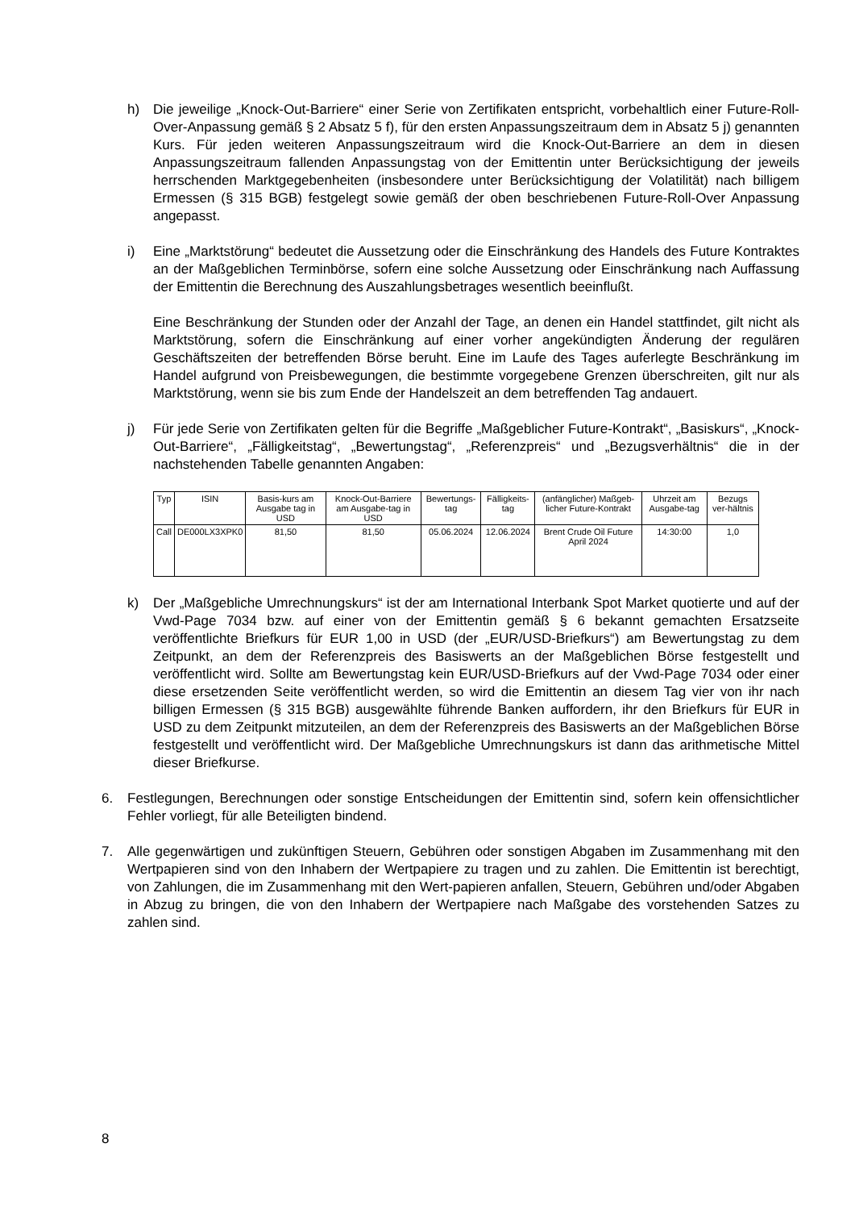h) Die jeweilige „Knock-Out-Barriere“ einer Serie von Zertifikaten entspricht, vorbehaltlich einer Future-Roll-Over-Anpassung gemäß § 2 Absatz 5 f), für den ersten Anpassungszeitraum dem in Absatz 5 j) genannten Kurs. Für jeden weiteren Anpassungszeitraum wird die Knock-Out-Barriere an dem in diesen Anpassungszeitraum fallenden Anpassungstag von der Emittentin unter Berücksichtigung der jeweils herrschenden Marktgegebenheiten (insbesondere unter Berücksichtigung der Volatilität) nach billigem Ermessen (§ 315 BGB) festgelegt sowie gemäß der oben beschriebenen Future-Roll-Over Anpassung angepasst.
i) Eine „Marktstörung“ bedeutet die Aussetzung oder die Einschränkung des Handels des Future Kontraktes an der Maßgeblichen Terminbörse, sofern eine solche Aussetzung oder Einschränkung nach Auffassung der Emittentin die Berechnung des Auszahlungsbetrages wesentlich beeinflußt.
Eine Beschränkung der Stunden oder der Anzahl der Tage, an denen ein Handel stattfindet, gilt nicht als Marktstörung, sofern die Einschränkung auf einer vorher angekündigten Änderung der regulären Geschäftszeiten der betreffenden Börse beruht. Eine im Laufe des Tages auferlegte Beschränkung im Handel aufgrund von Preisbewegungen, die bestimmte vorgegebene Grenzen überschreiten, gilt nur als Marktstörung, wenn sie bis zum Ende der Handelszeit an dem betreffenden Tag andauert.
j) Für jede Serie von Zertifikaten gelten für die Begriffe „Maßgeblicher Future-Kontrakt“, „Basiskurs“, „Knock-Out-Barriere“, „Fälligkeitstag“, „Bewertungstag“, „Referenzpreis“ und „Bezugsverhältnis“ die in der nachstehenden Tabelle genannten Angaben:
| Typ | ISIN | Basis-kurs am Ausgabe tag in USD | Knock-Out-Barriere am Ausgabe-tag in USD | Bewertungs-tag | Fälligkeits-tag | (anfänglicher) Maßgeb-licher Future-Kontrakt | Uhrzeit am Ausgabe-tag | Bezugs ver-hältnis |
| --- | --- | --- | --- | --- | --- | --- | --- | --- |
| Call | DE000LX3XPK0 | 81,50 | 81,50 | 05.06.2024 | 12.06.2024 | Brent Crude Oil Future April 2024 | 14:30:00 | 1,0 |
k) Der „Maßgebliche Umrechnungskurs“ ist der am International Interbank Spot Market quotierte und auf der Vwd-Page 7034 bzw. auf einer von der Emittentin gemäß § 6 bekannt gemachten Ersatzseite veröffentlichte Briefkurs für EUR 1,00 in USD (der „EUR/USD-Briefkurs“) am Bewertungstag zu dem Zeitpunkt, an dem der Referenzpreis des Basiswerts an der Maßgeblichen Börse festgestellt und veröffentlicht wird. Sollte am Bewertungstag kein EUR/USD-Briefkurs auf der Vwd-Page 7034 oder einer diese ersetzenden Seite veröffentlicht werden, so wird die Emittentin an diesem Tag vier von ihr nach billigen Ermessen (§ 315 BGB) ausgewählte führende Banken auffordern, ihr den Briefkurs für EUR in USD zu dem Zeitpunkt mitzuteilen, an dem der Referenzpreis des Basiswerts an der Maßgeblichen Börse festgestellt und veröffentlicht wird. Der Maßgebliche Umrechnungskurs ist dann das arithmetische Mittel dieser Briefkurse.
6. Festlegungen, Berechnungen oder sonstige Entscheidungen der Emittentin sind, sofern kein offensichtlicher Fehler vorliegt, für alle Beteiligten bindend.
7. Alle gegenwärtigen und zukünftigen Steuern, Gebühren oder sonstigen Abgaben im Zusammenhang mit den Wertpapieren sind von den Inhabern der Wertpapiere zu tragen und zu zahlen. Die Emittentin ist berechtigt, von Zahlungen, die im Zusammenhang mit den Wert-papieren anfallen, Steuern, Gebühren und/oder Abgaben in Abzug zu bringen, die von den Inhabern der Wertpapiere nach Maßgabe des vorstehenden Satzes zu zahlen sind.
8